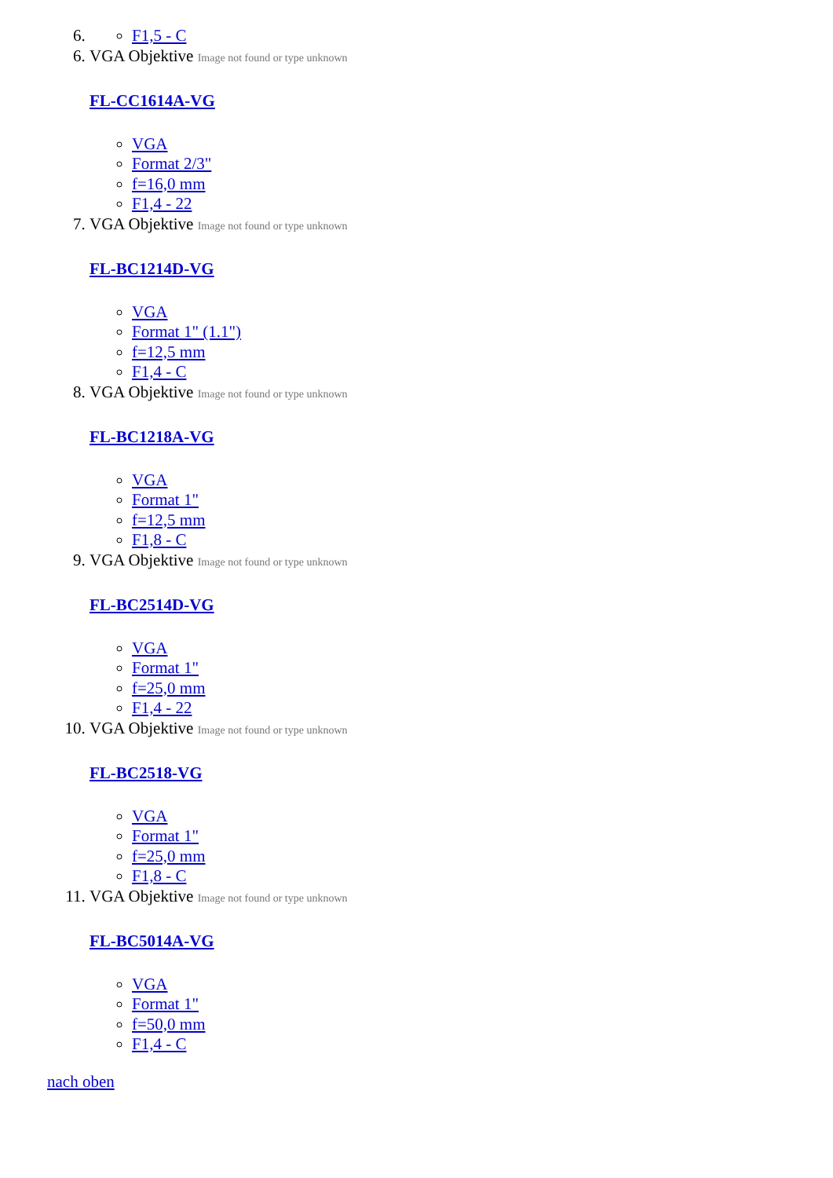6.
F1,5 - C
6. VGA Objektive Image not found or type unknown
FL-CC1614A-VG
VGA
Format 2/3"
f=16,0 mm
F1,4 - 22
7. VGA Objektive Image not found or type unknown
FL-BC1214D-VG
VGA
Format 1" (1.1")
f=12,5 mm
F1,4 - C
8. VGA Objektive Image not found or type unknown
FL-BC1218A-VG
VGA
Format 1"
f=12,5 mm
F1,8 - C
9. VGA Objektive Image not found or type unknown
FL-BC2514D-VG
VGA
Format 1"
f=25,0 mm
F1,4 - 22
10. VGA Objektive Image not found or type unknown
FL-BC2518-VG
VGA
Format 1"
f=25,0 mm
F1,8 - C
11. VGA Objektive Image not found or type unknown
FL-BC5014A-VG
VGA
Format 1"
f=50,0 mm
F1,4 - C
nach oben